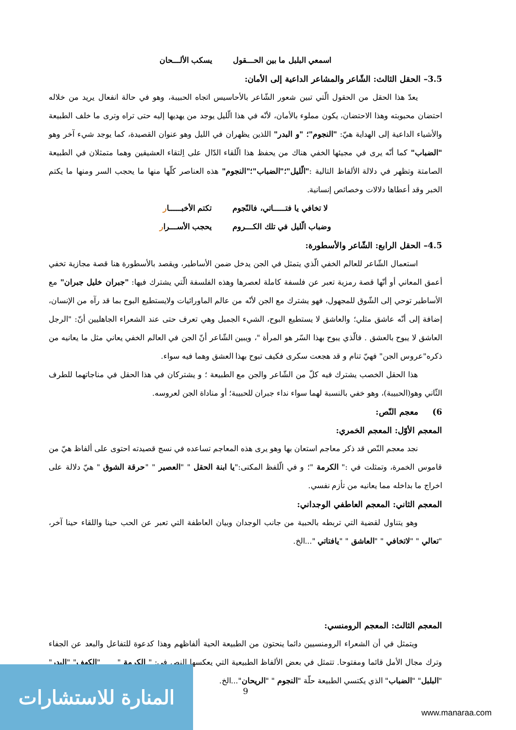اسمعي البلبل ما بين الحـــقول يسكب الألـــحان
3.5– الحقل الثالث: الشّاعر والمشاعر الداعية إلى الأمان:
يعدّ هذا الحقل من الحقول الّتي تبين شعور الشّاعر بالأحاسيس اتجاه الحبيبة، وهو في حالة انفعال يريد من خلاله احتضان محبوبته وهذا الاحتضان، يكون مملوء بالأمان، لأنّه في هذا الّليل يوجد من يهديها إليه حتى تراه وترى ما خلف الطبيعة والأشياء الداعية إلى الهداية هيّ: "النجوم"؛ "و البدر" اللذين يظهران في الليل وهو عنوان القصيدة، كما يوجد شيء آخر وهو "الضباب" كما أنّه يرى في مجيئها الخفي هناك من يحفظ هذا الّلقاء الدّال على اِلتقاء العشيقين وهما متمثلان في الطبيعة الصامتة وتظهر في دلالة الألفاظ التالية :"الّليل"؛"الضباب"؛"النجوم" هذه العناصر كلّها منها ما يحجب السر ومنها ما يكتم الخبر وقد أعطاها دلالات وخصائص إنسانية.
لا تخافي يا فتـــــاتي، فالنّجوم تكتم الأخبـــــار
وضباب الّليل في تلك الكـــروم يحجب الأســـرار
4.5– الحقل الرابع: الشّاعر والأسطورة:
استعمال الشّاعر للعالم الخفي الّذي يتمثل في الجن يدخل ضمن الأساطير، ويقصد بالأسطورة هنا قصة مجازية تخفي أعمق المعاني أو أنّها قصة رمزية تعبر عن فلسفة كاملة لعصرها وهذه الفلسفة الّتي يشترك فيها: "جبران خليل جبران" مع الأساطير توحي إلى الشّوق للمجهول، فهو يشترك مع الجن لأنّه من عالم الماورائيات ولايستطيع البوح بما قد رآه من الإنسان، إضافة إلى أنّه عاشق مثلي؛ والعاشق لا يستطيع البوح، الشيء الجميل وهي تعرف حتى عند الشعراء الجاهليين أنّ: "الرجل العاشق لا يبوح بالعشق . فالّذي يبوح بهذا السّر هو المرأة "، ويبين الشّاعر أنّ الجن في العالم الخفي يعاني مثل ما يعانيه من ذكره"عروس الجن" فهيّ تنام و قد هجعت سكرى فكيف تبوح بهذا العشق وهما فيه سواء.
هذا الحقل الخصب يشترك فيه كلّ من الشّاعر والجن مع الطبيعة ؛ و يشتركان في هذا الحقل في مناجاتهما للطرف الثّاني وهو(الحبيبة)، وهو خفي بالنسبة لهما سواء نداء جبران للحبيبة؛ أو مناداة الجن لعروسه.
6) معجم النّص:
المعجم الأوّل: المعجم الخمري:
نجد معجم النّص قد ذكر معاجم استعان بها وهو يرى هذه المعاجم تساعده في نسج قصيدته احتوى على ألفاظ هيّ من قاموس الخمرة، وتمثلت في :" الكرمة "؛ و في الّلفظ المكنى:"يا ابنة الحقل " "العصير " "حرقة الشوق " هيّ دلالة على اخراج ما بداخله مما يعانيه من تأزم نفسي.
المعجم الثاني: المعجم العاطفي الوجداني:
وهو يتناول لقضية التي تربطه بالحبية من جانب الوجدان وبيان العاطفة التي تعبر عن الحب حينا واللقاء حينا آخر، "تعالي " "لاتخافي " "العاشق " "يافتاتي "...الخ.
المعجم الثالث: المعجم الرومنسي:
ويتمثل في أن الشعراء الرومنسيين دائما ينحتون من الطبيعة الحية ألفاظهم وهذا كدعوة للتفاعل والبعد عن الجفاء وترك مجال الأمل قائما ومفتوحا. تتمثل في بعض الألفاظ الطبيعية التي يعكسها النص في: " الكرمة " "الكهف" "البدر" "البلبل" "الضباب" الذي يكتسي الطبيعة حلّة "النجوم " "الريحان"...الخ.
9
المنارة للاستشارات
www.manaraa.com